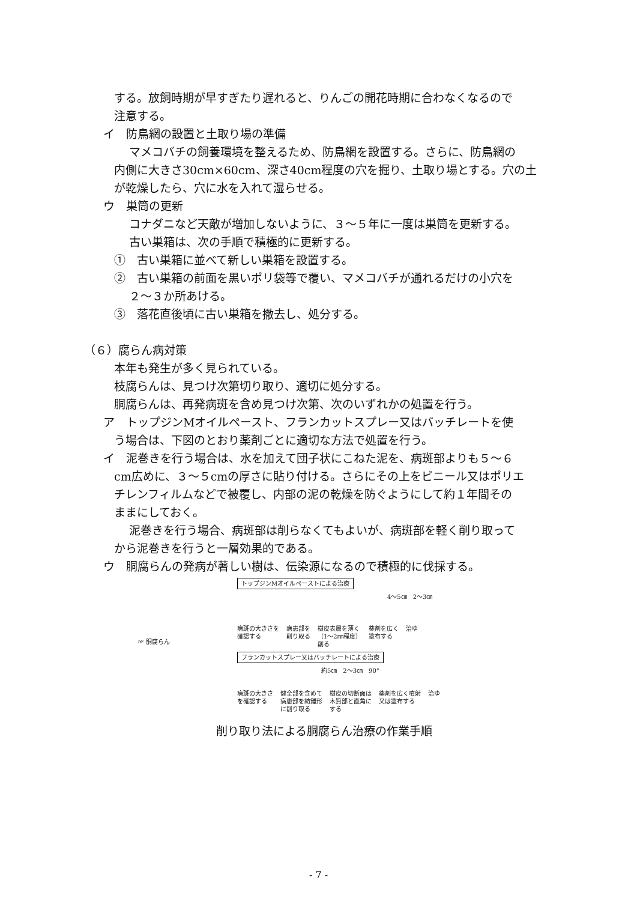する。放飼時期が早すぎたり遅れると、りんごの開花時期に合わなくなるので
注意する。
イ　防鳥網の設置と土取り場の準備
マメコバチの飼養環境を整えるため、防鳥網を設置する。さらに、防鳥網の
内側に大きさ30cm×60cm、深さ40cm程度の穴を掘り、土取り場とする。穴の土
が乾燥したら、穴に水を入れて湿らせる。
ウ　巣筒の更新
コナダニなど天敵が増加しないように、３～５年に一度は巣筒を更新する。
古い巣箱は、次の手順で積極的に更新する。
①　古い巣箱に並べて新しい巣箱を設置する。
②　古い巣箱の前面を黒いポリ袋等で覆い、マメコバチが通れるだけの小穴を
２～３か所あける。
③　落花直後頃に古い巣箱を撤去し、処分する。
（６）腐らん病対策
本年も発生が多く見られている。
枝腐らんは、見つけ次第切り取り、適切に処分する。
胴腐らんは、再発病斑を含め見つけ次第、次のいずれかの処置を行う。
ア　トップジンMオイルペースト、フランカットスプレー又はバッチレートを使
う場合は、下図のとおり薬剤ごとに適切な方法で処置を行う。
イ　泥巻きを行う場合は、水を加えて団子状にこねた泥を、病斑部よりも５～６
cm広めに、３～５cmの厚さに貼り付ける。さらにその上をビニール又はポリエ
チレンフィルムなどで被覆し、内部の泥の乾燥を防ぐようにして約１年間その
ままにしておく。
泥巻きを行う場合、病斑部は削らなくてもよいが、病斑部を軽く削り取って
から泥巻きを行うと一層効果的である。
ウ　胴腐らんの発病が著しい樹は、伝染源になるので積極的に伐採する。
☞ 胴腐らん
トップジンMオイルペーストによる治療
4～5㎝　2～3㎝
病斑の大きさを
確認する 病患部を
削り取る 樹皮表層を薄く
（1～2㎜程度）
削る 薬剤を広く
塗布する 治ゆ
フランカットスプレー又はバッチレートによる治療
約5㎝　2～3㎝　90°
病斑の大きさ
を確認する 健全部を含めて
病患部を紡錘形
に削り取る 樹皮の切断面は
木質部と直角に
する 薬剤を広く噴射
又は塗布する 治ゆ
削り取り法による胴腐らん治療の作業手順
- 7 -